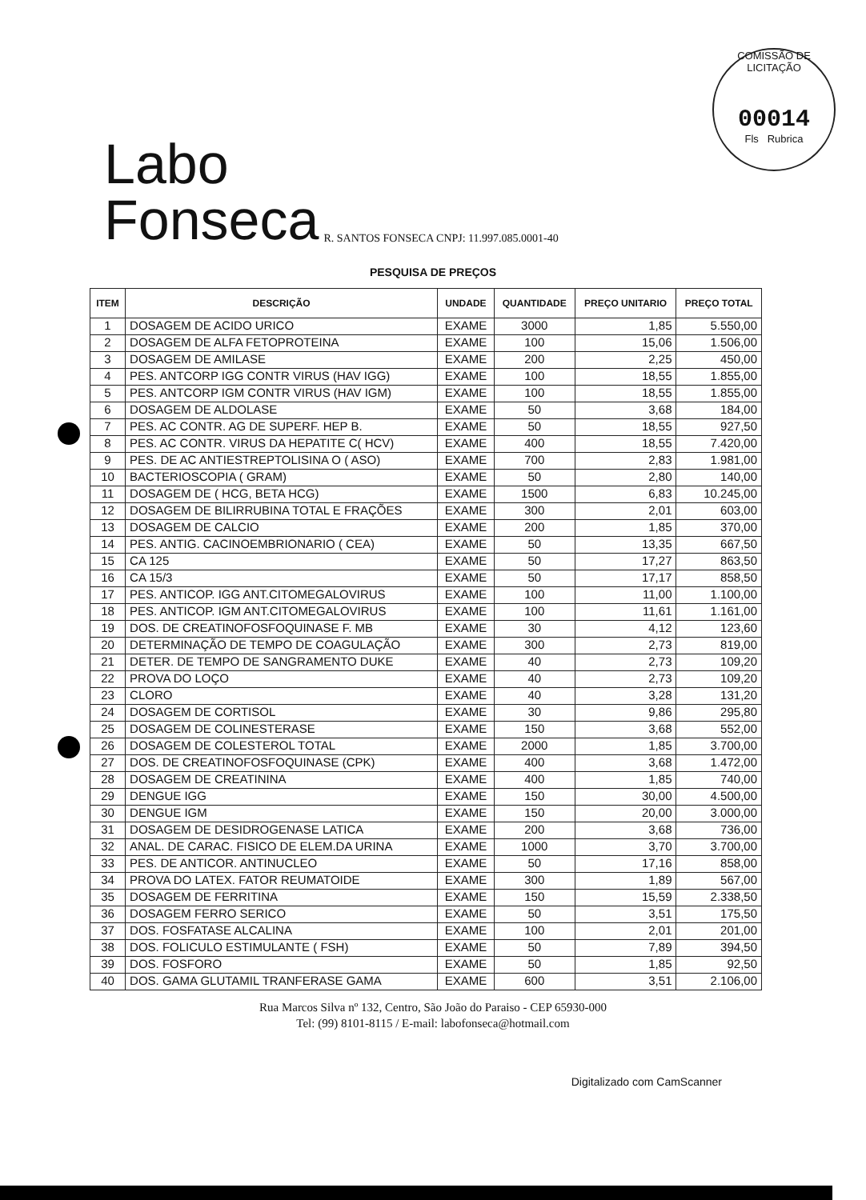COMISSÃO DE LICITAÇÃO
00014
Fls Rubrica
Labo
Fonseca
R. SANTOS FONSECA CNPJ: 11.997.085.0001-40
PESQUISA DE PREÇOS
| ITEM | DESCRIÇÃO | UNDADE | QUANTIDADE | PREÇO UNITARIO | PREÇO TOTAL |
| --- | --- | --- | --- | --- | --- |
| 1 | DOSAGEM DE ACIDO URICO | EXAME | 3000 | 1,85 | 5.550,00 |
| 2 | DOSAGEM DE ALFA FETOPROTEINA | EXAME | 100 | 15,06 | 1.506,00 |
| 3 | DOSAGEM DE AMILASE | EXAME | 200 | 2,25 | 450,00 |
| 4 | PES. ANTCORP IGG CONTR VIRUS (HAV IGG) | EXAME | 100 | 18,55 | 1.855,00 |
| 5 | PES. ANTCORP IGM CONTR VIRUS (HAV IGM) | EXAME | 100 | 18,55 | 1.855,00 |
| 6 | DOSAGEM DE ALDOLASE | EXAME | 50 | 3,68 | 184,00 |
| 7 | PES. AC CONTR. AG DE SUPERF. HEP B. | EXAME | 50 | 18,55 | 927,50 |
| 8 | PES. AC CONTR. VIRUS DA HEPATITE C( HCV) | EXAME | 400 | 18,55 | 7.420,00 |
| 9 | PES. DE AC ANTIESTREPTOLISINA O ( ASO) | EXAME | 700 | 2,83 | 1.981,00 |
| 10 | BACTERIOSCOPIA ( GRAM) | EXAME | 50 | 2,80 | 140,00 |
| 11 | DOSAGEM DE ( HCG, BETA HCG) | EXAME | 1500 | 6,83 | 10.245,00 |
| 12 | DOSAGEM DE BILIRRUBINA TOTAL E FRAÇÕES | EXAME | 300 | 2,01 | 603,00 |
| 13 | DOSAGEM DE CALCIO | EXAME | 200 | 1,85 | 370,00 |
| 14 | PES. ANTIG. CACINOEMBRIONARIO ( CEA) | EXAME | 50 | 13,35 | 667,50 |
| 15 | CA 125 | EXAME | 50 | 17,27 | 863,50 |
| 16 | CA 15/3 | EXAME | 50 | 17,17 | 858,50 |
| 17 | PES. ANTICOP. IGG ANT.CITOMEGALOVIRUS | EXAME | 100 | 11,00 | 1.100,00 |
| 18 | PES. ANTICOP. IGM ANT.CITOMEGALOVIRUS | EXAME | 100 | 11,61 | 1.161,00 |
| 19 | DOS. DE CREATINOFOSFOQUINASE F. MB | EXAME | 30 | 4,12 | 123,60 |
| 20 | DETERMINAÇÃO DE TEMPO DE COAGULAÇÃO | EXAME | 300 | 2,73 | 819,00 |
| 21 | DETER. DE TEMPO DE SANGRAMENTO DUKE | EXAME | 40 | 2,73 | 109,20 |
| 22 | PROVA DO LOÇO | EXAME | 40 | 2,73 | 109,20 |
| 23 | CLORO | EXAME | 40 | 3,28 | 131,20 |
| 24 | DOSAGEM DE CORTISOL | EXAME | 30 | 9,86 | 295,80 |
| 25 | DOSAGEM DE COLINESTERASE | EXAME | 150 | 3,68 | 552,00 |
| 26 | DOSAGEM DE COLESTEROL TOTAL | EXAME | 2000 | 1,85 | 3.700,00 |
| 27 | DOS. DE CREATINOFOSFOQUINASE (CPK) | EXAME | 400 | 3,68 | 1.472,00 |
| 28 | DOSAGEM DE CREATININA | EXAME | 400 | 1,85 | 740,00 |
| 29 | DENGUE IGG | EXAME | 150 | 30,00 | 4.500,00 |
| 30 | DENGUE IGM | EXAME | 150 | 20,00 | 3.000,00 |
| 31 | DOSAGEM DE DESIDROGENASE LATICA | EXAME | 200 | 3,68 | 736,00 |
| 32 | ANAL. DE CARAC. FISICO DE ELEM.DA URINA | EXAME | 1000 | 3,70 | 3.700,00 |
| 33 | PES. DE ANTICOR. ANTINUCLEO | EXAME | 50 | 17,16 | 858,00 |
| 34 | PROVA DO LATEX. FATOR REUMATOIDE | EXAME | 300 | 1,89 | 567,00 |
| 35 | DOSAGEM DE FERRITINA | EXAME | 150 | 15,59 | 2.338,50 |
| 36 | DOSAGEM FERRO SERICO | EXAME | 50 | 3,51 | 175,50 |
| 37 | DOS. FOSFATASE ALCALINA | EXAME | 100 | 2,01 | 201,00 |
| 38 | DOS. FOLICULO ESTIMULANTE ( FSH) | EXAME | 50 | 7,89 | 394,50 |
| 39 | DOS. FOSFORO | EXAME | 50 | 1,85 | 92,50 |
| 40 | DOS. GAMA GLUTAMIL TRANFERASE GAMA | EXAME | 600 | 3,51 | 2.106,00 |
Rua Marcos Silva nº 132, Centro, São João do Paraiso - CEP 65930-000
Tel: (99) 8101-8115 / E-mail: labofonseca@hotmail.com
Digitalizado com CamScanner